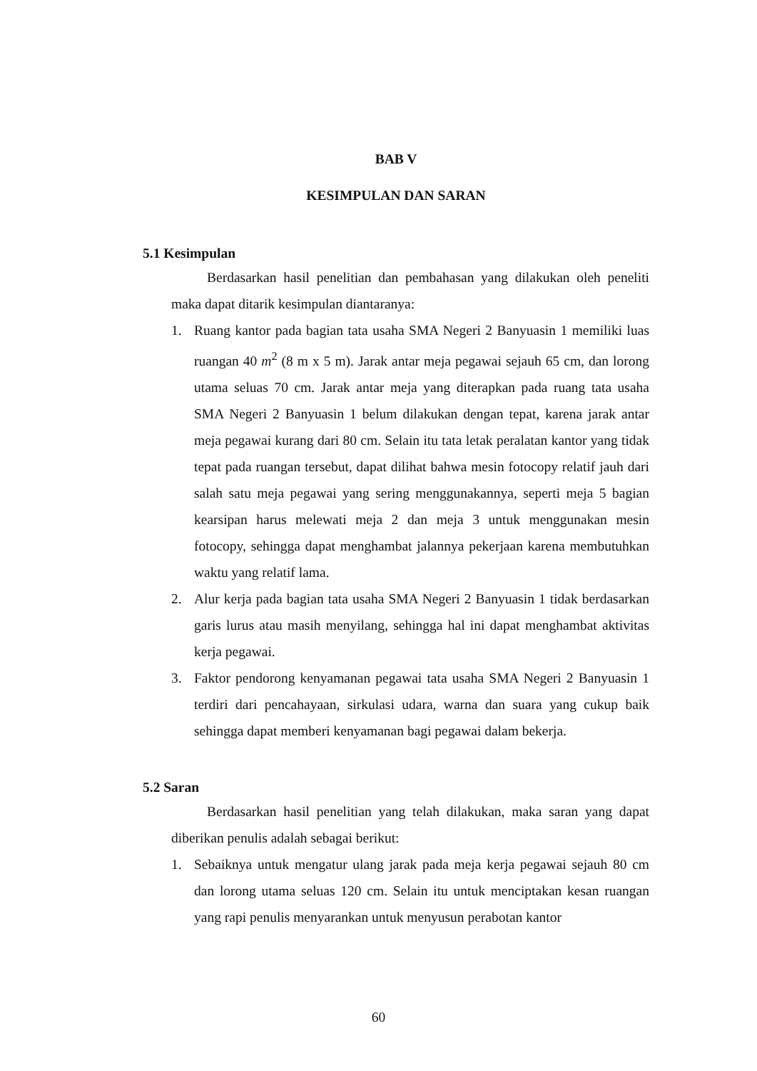BAB V
KESIMPULAN DAN SARAN
5.1 Kesimpulan
Berdasarkan hasil penelitian dan pembahasan yang dilakukan oleh peneliti maka dapat ditarik kesimpulan diantaranya:
1. Ruang kantor pada bagian tata usaha SMA Negeri 2 Banyuasin 1 memiliki luas ruangan 40 m<sup>2</sup> (8 m x 5 m). Jarak antar meja pegawai sejauh 65 cm, dan lorong utama seluas 70 cm. Jarak antar meja yang diterapkan pada ruang tata usaha SMA Negeri 2 Banyuasin 1 belum dilakukan dengan tepat, karena jarak antar meja pegawai kurang dari 80 cm. Selain itu tata letak peralatan kantor yang tidak tepat pada ruangan tersebut, dapat dilihat bahwa mesin fotocopy relatif jauh dari salah satu meja pegawai yang sering menggunakannya, seperti meja 5 bagian kearsipan harus melewati meja 2 dan meja 3 untuk menggunakan mesin fotocopy, sehingga dapat menghambat jalannya pekerjaan karena membutuhkan waktu yang relatif lama.
2. Alur kerja pada bagian tata usaha SMA Negeri 2 Banyuasin 1 tidak berdasarkan garis lurus atau masih menyilang, sehingga hal ini dapat menghambat aktivitas kerja pegawai.
3. Faktor pendorong kenyamanan pegawai tata usaha SMA Negeri 2 Banyuasin 1 terdiri dari pencahayaan, sirkulasi udara, warna dan suara yang cukup baik sehingga dapat memberi kenyamanan bagi pegawai dalam bekerja.
5.2 Saran
Berdasarkan hasil penelitian yang telah dilakukan, maka saran yang dapat diberikan penulis adalah sebagai berikut:
1. Sebaiknya untuk mengatur ulang jarak pada meja kerja pegawai sejauh 80 cm dan lorong utama seluas 120 cm. Selain itu untuk menciptakan kesan ruangan yang rapi penulis menyarankan untuk menyusun perabotan kantor
60